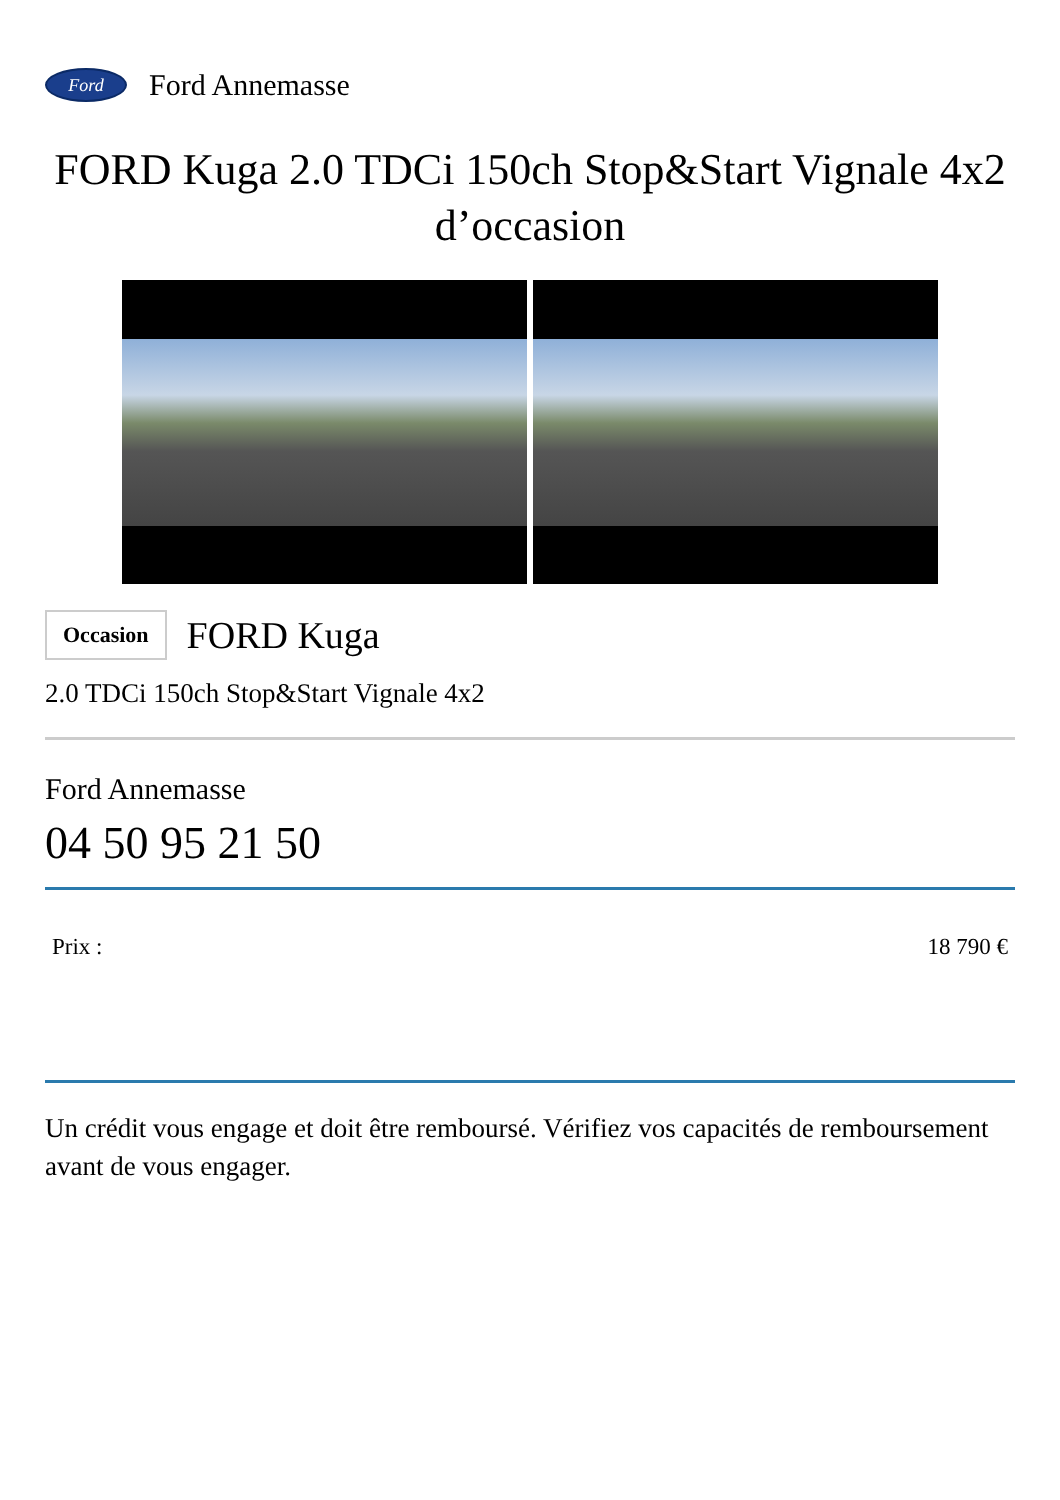Ford
Ford Annemasse
FORD Kuga 2.0 TDCi 150ch Stop&Start Vignale 4x2 d’occasion
Occasion
FORD Kuga
2.0 TDCi 150ch Stop&Start Vignale 4x2
Ford Annemasse
04 50 95 21 50
Prix : 18 790 €
Un crédit vous engage et doit être remboursé. Vérifiez vos capacités de remboursement avant de vous engager.